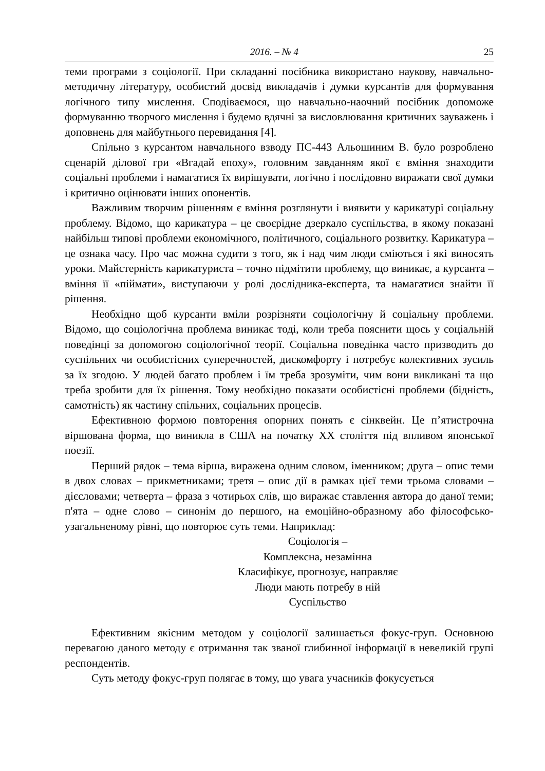2016. – № 4 25
теми програми з соціології. При складанні посібника використано наукову, навчально-методичну літературу, особистий досвід викладачів і думки курсантів для формування логічного типу мислення. Сподіваємося, що навчально-наочний посібник допоможе формуванню творчого мислення і будемо вдячні за висловлювання критичних зауважень і доповнень для майбутнього перевидання [4].
Спільно з курсантом навчального взводу ПС-443 Альошиним В. було розроблено сценарій ділової гри «Вгадай епоху», головним завданням якої є вміння знаходити соціальні проблеми і намагатися їх вирішувати, логічно і послідовно виражати свої думки і критично оцінювати інших опонентів.
Важливим творчим рішенням є вміння розглянути і виявити у карикатурі соціальну проблему. Відомо, що карикатура – це своєрідне дзеркало суспільства, в якому показані найбільш типові проблеми економічного, політичного, соціального розвитку. Карикатура – це ознака часу. Про час можна судити з того, як і над чим люди сміються і які виносять уроки. Майстерність карикатуриста – точно підмітити проблему, що виникає, а курсанта – вміння її «піймати», виступаючи у ролі дослідника-експерта, та намагатися знайти її рішення.
Необхідно щоб курсанти вміли розрізняти соціологічну й соціальну проблеми. Відомо, що соціологічна проблема виникає тоді, коли треба пояснити щось у соціальній поведінці за допомогою соціологічної теорії. Соціальна поведінка часто призводить до суспільних чи особистісних суперечностей, дискомфорту і потребує колективних зусиль за їх згодою. У людей багато проблем і їм треба зрозуміти, чим вони викликані та що треба зробити для їх рішення. Тому необхідно показати особистісні проблеми (бідність, самотність) як частину спільних, соціальних процесів.
Ефективною формою повторення опорних понять є сінквейн. Це п’ятистрочна віршована форма, що виникла в США на початку XX століття під впливом японської поезії.
Перший рядок – тема вірша, виражена одним словом, іменником; друга – опис теми в двох словах – прикметниками; третя – опис дії в рамках цієї теми трьома словами – дієсловами; четверта – фраза з чотирьох слів, що виражає ставлення автора до даної теми; п'ята – одне слово – синонім до першого, на емоційно-образному або філософсько-узагальненому рівні, що повторює суть теми. Наприклад:
Соціологія –
Комплексна, незамінна
Класифікує, прогнозує, направляє
Люди мають потребу в ній
Суспільство
Ефективним якісним методом у соціології залишається фокус-груп. Основною перевагою даного методу є отримання так званої глибинної інформації в невеликій групі респондентів.
Суть методу фокус-груп полягає в тому, що увага учасників фокусується